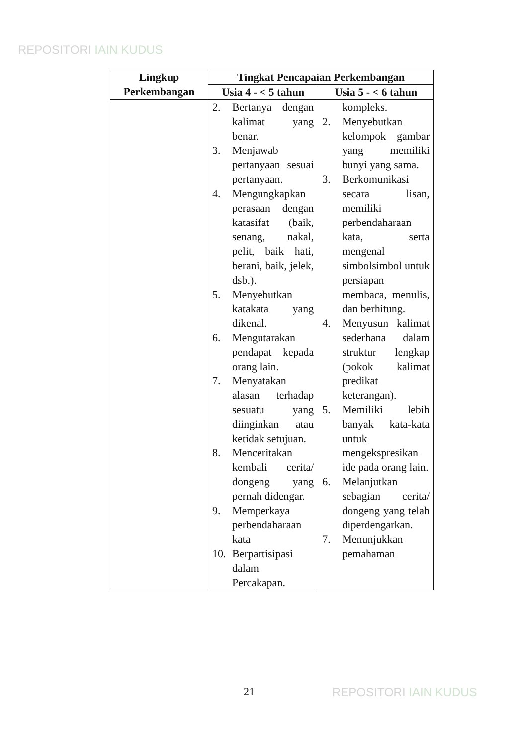REPOSITORI IAIN KUDUS
| Lingkup Perkembangan | Tingkat Pencapaian Perkembangan | |
| --- | --- | --- |
| | Usia 4 - < 5 tahun | Usia 5 - < 6 tahun |
| | 2. Bertanya dengan kalimat yang benar. 3. Menjawab pertanyaan sesuai pertanyaan. 4. Mengungkapkan perasaan dengan katasifat (baik, senang, nakal, pelit, baik hati, berani, baik, jelek, dsb.). 5. Menyebutkan katakata yang dikenal. 6. Mengutarakan pendapat kepada orang lain. 7. Menyatakan alasan terhadap sesuatu yang diinginkan atau ketidak setujuan. 8. Menceritakan kembali cerita/ dongeng yang pernah didengar. 9. Memperkaya perbendaharaan kata 10. Berpartisipasi dalam Percakapan. | kompleks. 2. Menyebutkan kelompok gambar yang memiliki bunyi yang sama. 3. Berkomunikasi secara lisan, memiliki perbendaharaan kata, serta mengenal simbolsimbol untuk persiapan membaca, menulis, dan berhitung. 4. Menyusun kalimat sederhana dalam struktur lengkap (pokok kalimat predikat keterangan). 5. Memiliki lebih banyak kata-kata untuk mengekspresikan ide pada orang lain. 6. Melanjutkan sebagian cerita/ dongeng yang telah diperdengarkan. 7. Menunjukkan pemahaman |
21 REPOSITORI IAIN KUDUS